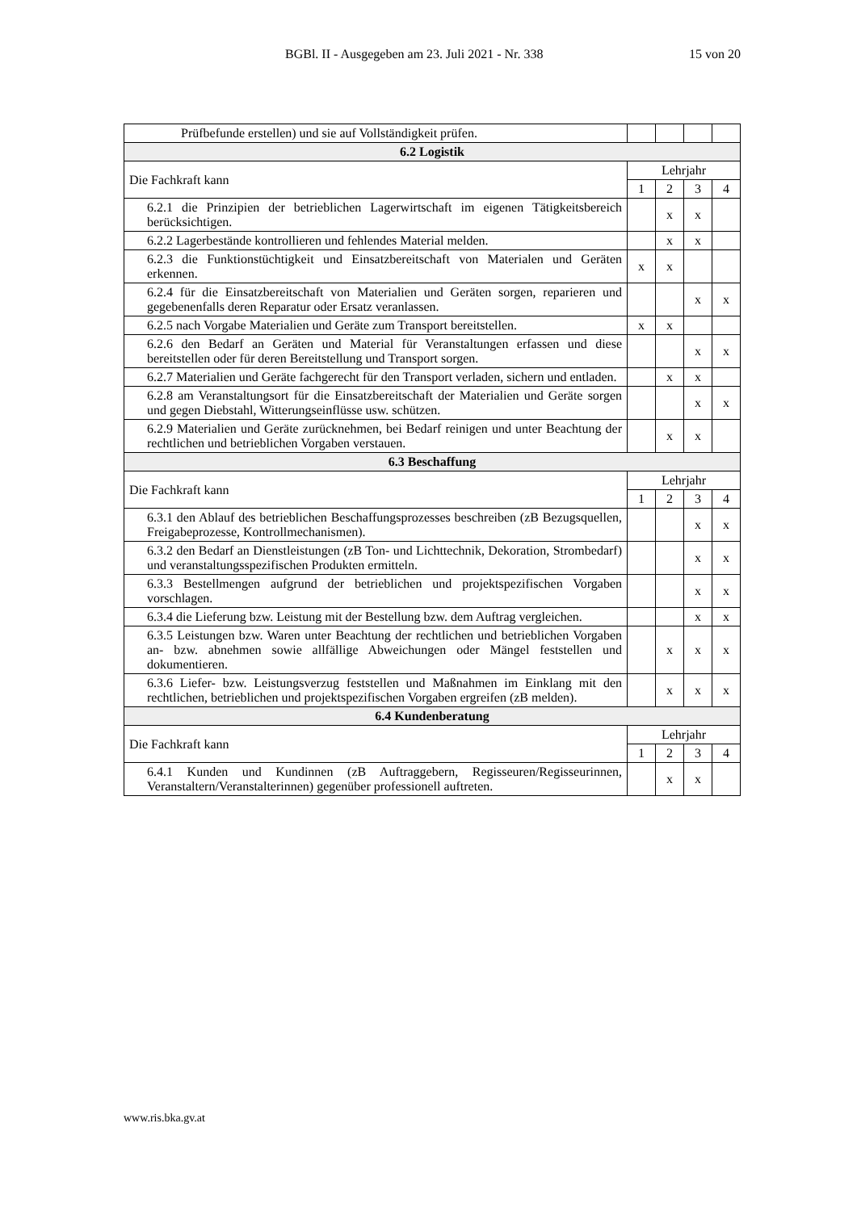BGBl. II - Ausgegeben am 23. Juli 2021 - Nr. 338 15 von 20
| Prüfbefunde erstellen) und sie auf Vollständigkeit prüfen. | | | | |
| 6.2 Logistik | | | | |
| Die Fachkraft kann | Lehrjahr | | | |
| | 1 | 2 | 3 | 4 |
| 6.2.1 die Prinzipien der betrieblichen Lagerwirtschaft im eigenen Tätigkeitsbereich berücksichtigen. | | x | x | |
| 6.2.2 Lagerbestände kontrollieren und fehlendes Material melden. | | x | x | |
| 6.2.3 die Funktionstüchtigkeit und Einsatzbereitschaft von Materialen und Geräten erkennen. | x | x | | |
| 6.2.4 für die Einsatzbereitschaft von Materialien und Geräten sorgen, reparieren und gegebenenfalls deren Reparatur oder Ersatz veranlassen. | | | x | x |
| 6.2.5 nach Vorgabe Materialien und Geräte zum Transport bereitstellen. | x | x | | |
| 6.2.6 den Bedarf an Geräten und Material für Veranstaltungen erfassen und diese bereitstellen oder für deren Bereitstellung und Transport sorgen. | | | x | x |
| 6.2.7 Materialien und Geräte fachgerecht für den Transport verladen, sichern und entladen. | | x | x | |
| 6.2.8 am Veranstaltungsort für die Einsatzbereitschaft der Materialien und Geräte sorgen und gegen Diebstahl, Witterungseinflüsse usw. schützen. | | | x | x |
| 6.2.9 Materialien und Geräte zurücknehmen, bei Bedarf reinigen und unter Beachtung der rechtlichen und betrieblichen Vorgaben verstauen. | | x | x | |
| 6.3 Beschaffung | | | | |
| Die Fachkraft kann | Lehrjahr | | | |
| | 1 | 2 | 3 | 4 |
| 6.3.1 den Ablauf des betrieblichen Beschaffungsprozesses beschreiben (zB Bezugsquellen, Freigabeprozesse, Kontrollmechanismen). | | | x | x |
| 6.3.2 den Bedarf an Dienstleistungen (zB Ton- und Lichttechnik, Dekoration, Strombedarf) und veranstaltungsspezifischen Produkten ermitteln. | | | x | x |
| 6.3.3 Bestellmengen aufgrund der betrieblichen und projektspezifischen Vorgaben vorschlagen. | | | x | x |
| 6.3.4 die Lieferung bzw. Leistung mit der Bestellung bzw. dem Auftrag vergleichen. | | | x | x |
| 6.3.5 Leistungen bzw. Waren unter Beachtung der rechtlichen und betrieblichen Vorgaben an- bzw. abnehmen sowie allfällige Abweichungen oder Mängel feststellen und dokumentieren. | | x | x | x |
| 6.3.6 Liefer- bzw. Leistungsverzug feststellen und Maßnahmen im Einklang mit den rechtlichen, betrieblichen und projektspezifischen Vorgaben ergreifen (zB melden). | | x | x | x |
| 6.4 Kundenberatung | | | | |
| Die Fachkraft kann | Lehrjahr | | | |
| | 1 | 2 | 3 | 4 |
| 6.4.1 Kunden und Kundinnen (zB Auftraggebern, Regisseuren/Regisseurinnen, Veranstaltern/Veranstalterinnen) gegenüber professionell auftreten. | | x | x | |
www.ris.bka.gv.at